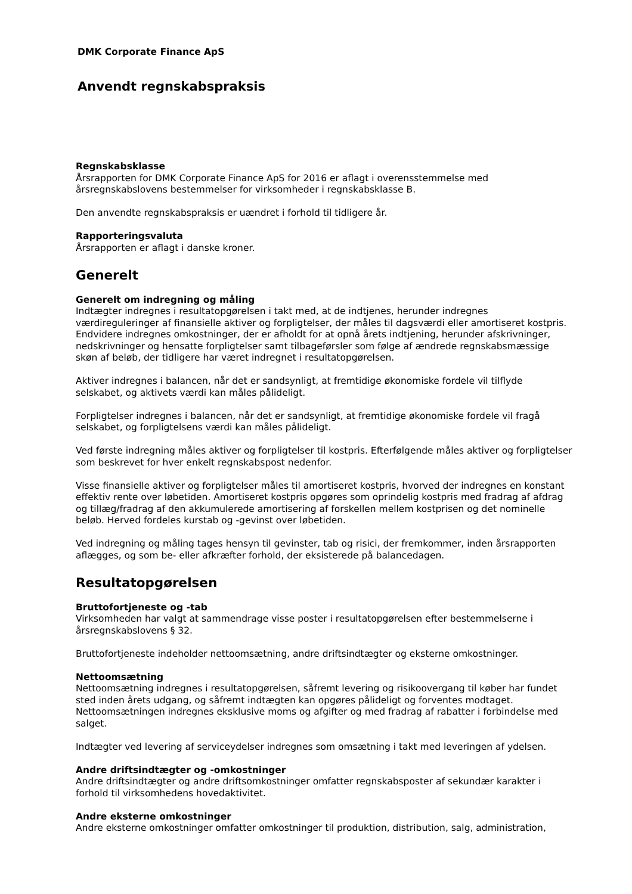DMK Corporate Finance ApS
Anvendt regnskabspraksis
Regnskabsklasse
Årsrapporten for DMK Corporate Finance ApS for 2016 er aflagt i overensstemmelse med årsregnskabslovens bestemmelser for virksomheder i regnskabsklasse B.
Den anvendte regnskabspraksis er uændret i forhold til tidligere år.
Rapporteringsvaluta
Årsrapporten er aflagt i danske kroner.
Generelt
Generelt om indregning og måling
Indtægter indregnes i resultatopgørelsen i takt med, at de indtjenes, herunder indregnes værdireguleringer af finansielle aktiver og forpligtelser, der måles til dagsværdi eller amortiseret kostpris. Endvidere indregnes omkostninger, der er afholdt for at opnå årets indtjening, herunder afskrivninger, nedskrivninger og hensatte forpligtelser samt tilbageførsler som følge af ændrede regnskabsmæssige skøn af beløb, der tidligere har været indregnet i resultatopgørelsen.
Aktiver indregnes i balancen, når det er sandsynligt, at fremtidige økonomiske fordele vil tilflyde selskabet, og aktivets værdi kan måles pålideligt.
Forpligtelser indregnes i balancen, når det er sandsynligt, at fremtidige økonomiske fordele vil fragå selskabet, og forpligtelsens værdi kan måles pålideligt.
Ved første indregning måles aktiver og forpligtelser til kostpris. Efterfølgende måles aktiver og forpligtelser som beskrevet for hver enkelt regnskabspost nedenfor.
Visse finansielle aktiver og forpligtelser måles til amortiseret kostpris, hvorved der indregnes en konstant effektiv rente over løbetiden. Amortiseret kostpris opgøres som oprindelig kostpris med fradrag af afdrag og tillæg/fradrag af den akkumulerede amortisering af forskellen mellem kostprisen og det nominelle beløb. Herved fordeles kurstab og -gevinst over løbetiden.
Ved indregning og måling tages hensyn til gevinster, tab og risici, der fremkommer, inden årsrapporten aflægges, og som be- eller afkræfter forhold, der eksisterede på balancedagen.
Resultatopgørelsen
Bruttofortjeneste og -tab
Virksomheden har valgt at sammendrage visse poster i resultatopgørelsen efter bestemmelserne i årsregnskabslovens § 32.
Bruttofortjeneste indeholder nettoomsætning, andre driftsindtægter og eksterne omkostninger.
Nettoomsætning
Nettoomsætning indregnes i resultatopgørelsen, såfremt levering og risikoovergang til køber har fundet sted inden årets udgang, og såfremt indtægten kan opgøres pålideligt og forventes modtaget. Nettoomsætningen indregnes eksklusive moms og afgifter og med fradrag af rabatter i forbindelse med salget.
Indtægter ved levering af serviceydelser indregnes som omsætning i takt med leveringen af ydelsen.
Andre driftsindtægter og -omkostninger
Andre driftsindtægter og andre driftsomkostninger omfatter regnskabsposter af sekundær karakter i forhold til virksomhedens hovedaktivitet.
Andre eksterne omkostninger
Andre eksterne omkostninger omfatter omkostninger til produktion, distribution, salg, administration,